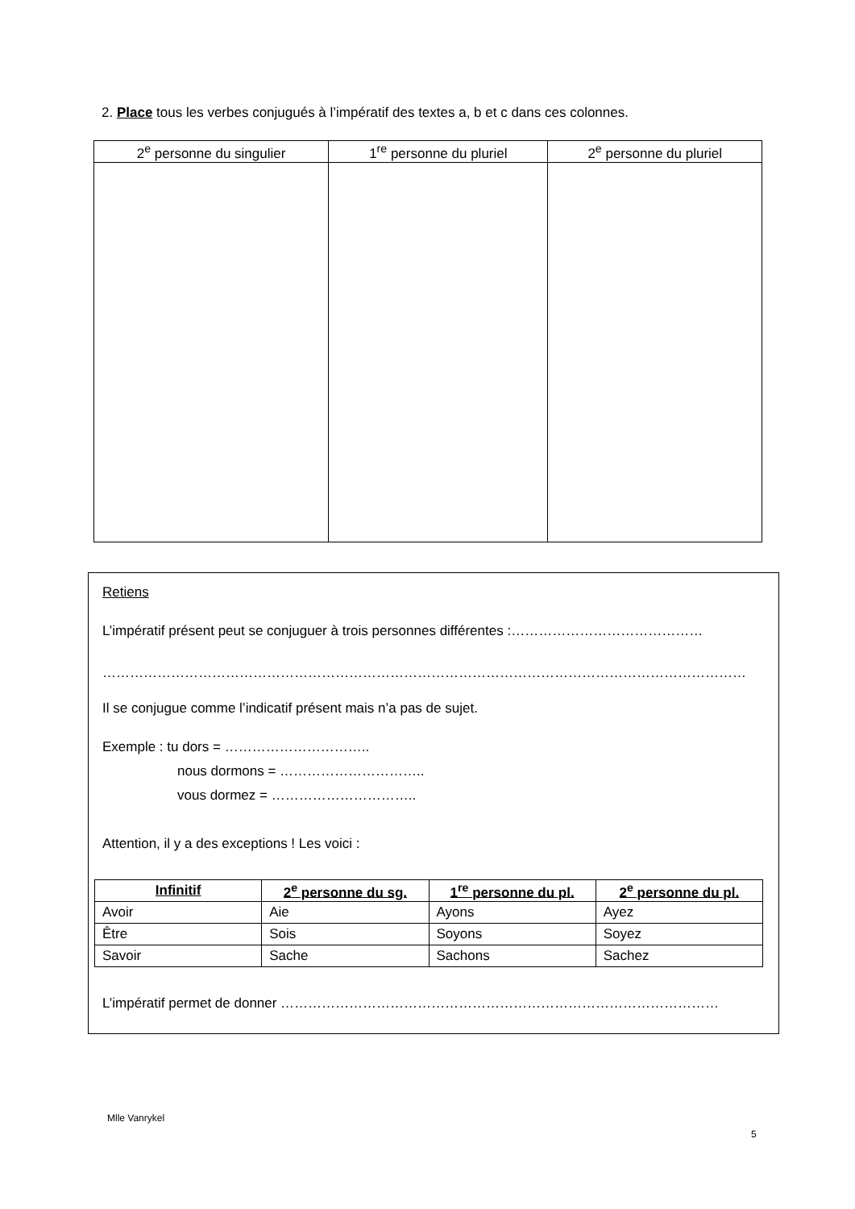2. Place tous les verbes conjugués à l’impératif des textes a, b et c dans ces colonnes.
| 2<sup>e</sup> personne du singulier | 1<sup>re</sup> personne du pluriel | 2<sup>e</sup> personne du pluriel |
| --- | --- | --- |
Retiens
L’impératif présent peut se conjuguer à trois personnes différentes :……………………………………
……………………………………………………………………………………………………………………………
Il se conjugue comme l’indicatif présent mais n’a pas de sujet.
Exemple : tu dors = …………………………..
nous dormons = …………………………..
vous dormez = …………………………..
Attention, il y a des exceptions ! Les voici :
| Infinitif | 2<sup>e</sup> personne du sg. | 1<sup>re</sup> personne du pl. | 2<sup>e</sup> personne du pl. |
| --- | --- | --- | --- |
| Avoir | Aie | Ayons | Ayez |
| Être | Sois | Soyons | Soyez |
| Savoir | Sache | Sachons | Sachez |
L’impératif permet de donner ……………………………………………………………………………………
Mlle Vanrykel
5